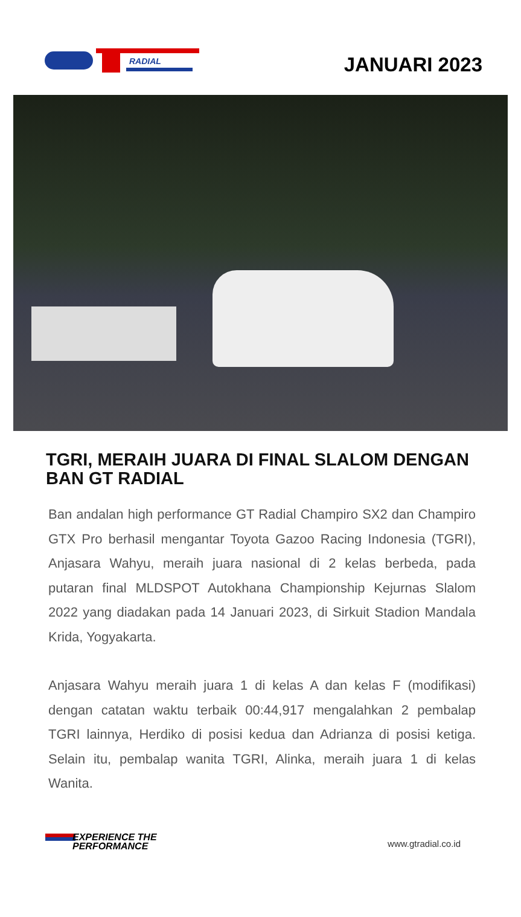RADIAL
JANUARI 2023
TGRI, MERAIH JUARA DI FINAL SLALOM DENGAN BAN GT RADIAL
Ban andalan high performance GT Radial Champiro SX2 dan Champiro GTX Pro berhasil mengantar Toyota Gazoo Racing Indonesia (TGRI), Anjasara Wahyu, meraih juara nasional di 2 kelas berbeda, pada putaran final MLDSPOT Autokhana Championship Kejurnas Slalom 2022 yang diadakan pada 14 Januari 2023, di Sirkuit Stadion Mandala Krida, Yogyakarta.
Anjasara Wahyu meraih juara 1 di kelas A dan kelas F (modifikasi) dengan catatan waktu terbaik 00:44,917 mengalahkan 2 pembalap TGRI lainnya, Herdiko di posisi kedua dan Adrianza di posisi ketiga. Selain itu, pembalap wanita TGRI, Alinka, meraih juara 1 di kelas Wanita.
EXPERIENCE THE
PERFORMANCE
www.gtradial.co.id